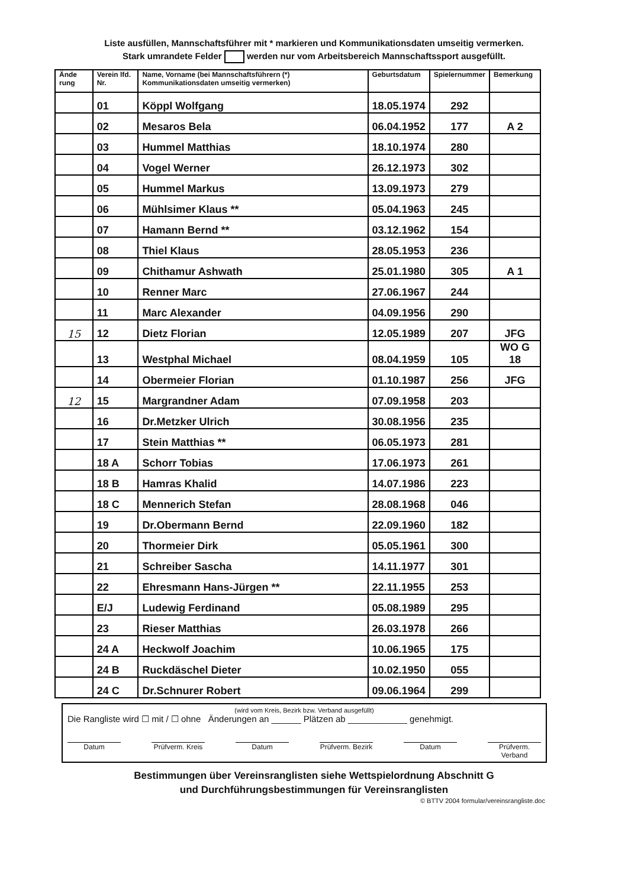Liste ausfüllen, Mannschaftsführer mit * markieren und Kommunikationsdaten umseitig vermerken.
Stark umrandete Felder werden nur vom Arbeitsbereich Mannschaftssport ausgefüllt.
| Ände rung | Verein lfd. Nr. | Name, Vorname (bei Mannschaftsführern (*) Kommunikationsdaten umseitig vermerken) | Geburtsdatum | Spielernummer | Bemerkung |
| --- | --- | --- | --- | --- | --- |
| | 01 | Köppl Wolfgang | 18.05.1974 | 292 | |
| | 02 | Mesaros Bela | 06.04.1952 | 177 | A 2 |
| | 03 | Hummel Matthias | 18.10.1974 | 280 | |
| | 04 | Vogel Werner | 26.12.1973 | 302 | |
| | 05 | Hummel Markus | 13.09.1973 | 279 | |
| | 06 | Mühlsimer Klaus ** | 05.04.1963 | 245 | |
| | 07 | Hamann Bernd ** | 03.12.1962 | 154 | |
| | 08 | Thiel Klaus | 28.05.1953 | 236 | |
| | 09 | Chithamur Ashwath | 25.01.1980 | 305 | A 1 |
| | 10 | Renner Marc | 27.06.1967 | 244 | |
| | 11 | Marc Alexander | 04.09.1956 | 290 | |
| 15 | 12 | Dietz Florian | 12.05.1989 | 207 | JFG |
| | 13 | Westphal Michael | 08.04.1959 | 105 | WO G 18 |
| | 14 | Obermeier Florian | 01.10.1987 | 256 | JFG |
| 12 | 15 | Margrandner Adam | 07.09.1958 | 203 | |
| | 16 | Dr.Metzker Ulrich | 30.08.1956 | 235 | |
| | 17 | Stein Matthias ** | 06.05.1973 | 281 | |
| | 18 A | Schorr Tobias | 17.06.1973 | 261 | |
| | 18 B | Hamras Khalid | 14.07.1986 | 223 | |
| | 18 C | Mennerich Stefan | 28.08.1968 | 046 | |
| | 19 | Dr.Obermann Bernd | 22.09.1960 | 182 | |
| | 20 | Thormeier Dirk | 05.05.1961 | 300 | |
| | 21 | Schreiber Sascha | 14.11.1977 | 301 | |
| | 22 | Ehresmann Hans-Jürgen ** | 22.11.1955 | 253 | |
| | E/J | Ludewig Ferdinand | 05.08.1989 | 295 | |
| | 23 | Rieser Matthias | 26.03.1978 | 266 | |
| | 24 A | Heckwolf Joachim | 10.06.1965 | 175 | |
| | 24 B | Ruckdäschel Dieter | 10.02.1950 | 055 | |
| | 24 C | Dr.Schnurer Robert | 09.06.1964 | 299 | |
(wird vom Kreis, Bezirk bzw. Verband ausgefüllt)
Die Rangliste wird ☐ mit / ☐ ohne Änderungen an ______ Plätzen ab ____________ genehmigt.
Datum Prüfverm. Kreis
Datum Prüfverm. Bezirk
Datum Prüfverm. Verband
Bestimmungen über Vereinsranglisten siehe Wettspielordnung Abschnitt G
und Durchführungsbestimmungen für Vereinsranglisten
© BTTV 2004 formular/vereinsrangliste.doc